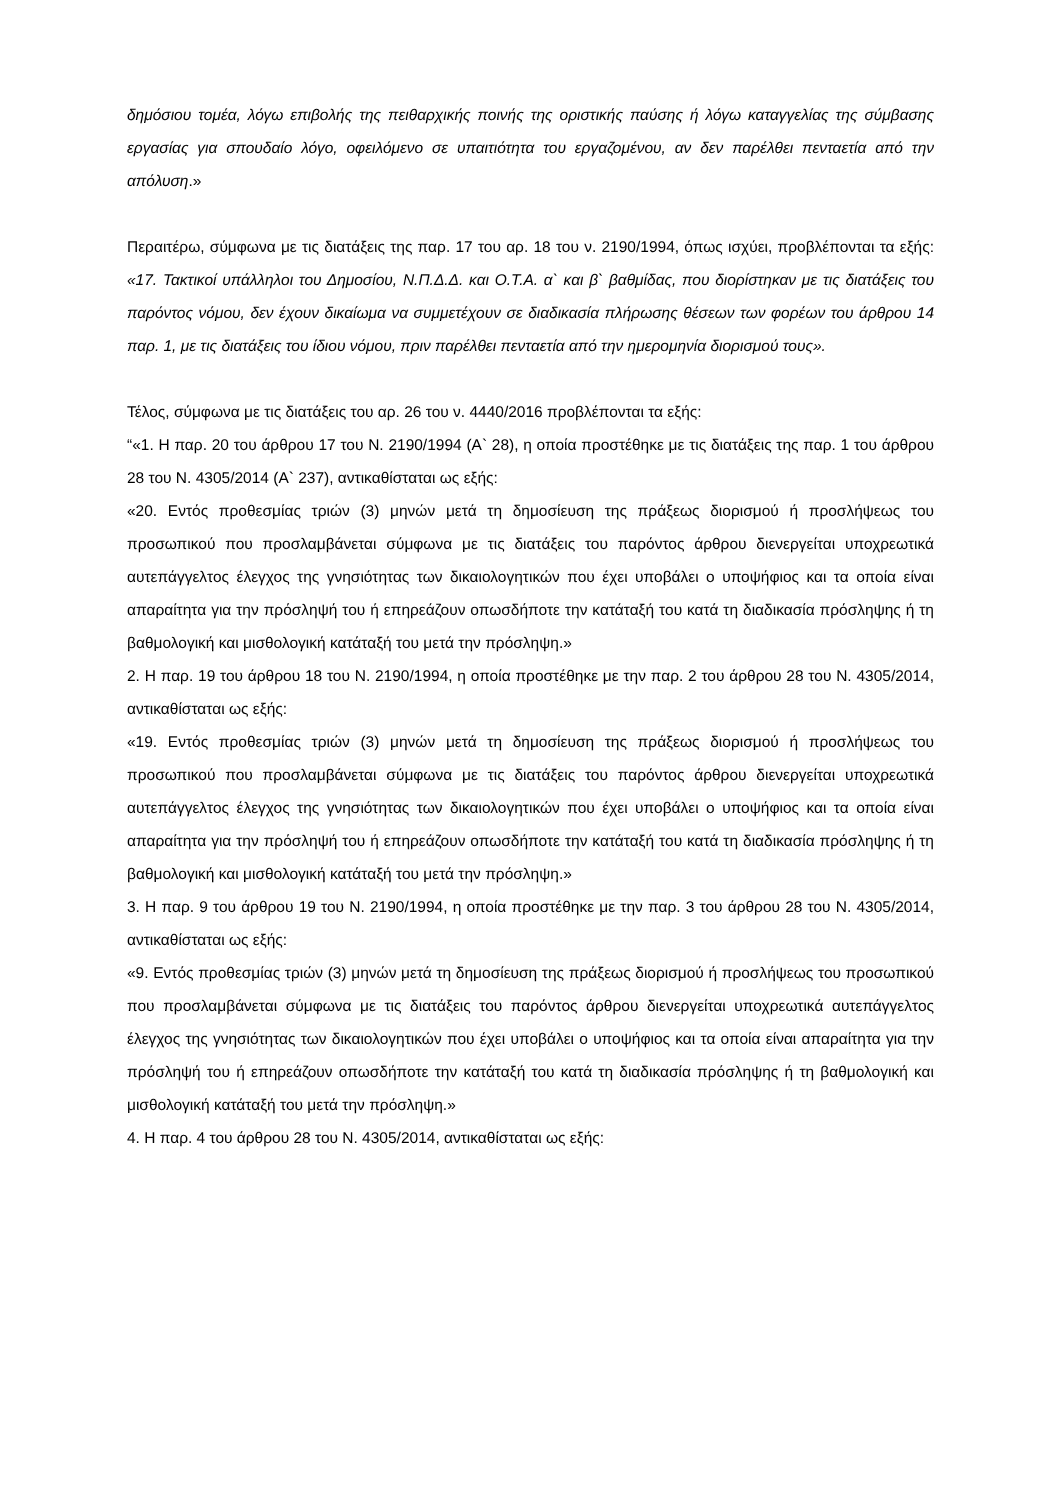δημόσιου τομέα, λόγω επιβολής της πειθαρχικής ποινής της οριστικής παύσης ή λόγω καταγγελίας της σύμβασης εργασίας για σπουδαίο λόγο, οφειλόμενο σε υπαιτιότητα του εργαζομένου, αν δεν παρέλθει πενταετία από την απόλυση.»
Περαιτέρω, σύμφωνα με τις διατάξεις της παρ. 17 του αρ. 18 του ν. 2190/1994, όπως ισχύει, προβλέπονται τα εξής: «17. Τακτικοί υπάλληλοι του Δημοσίου, Ν.Π.Δ.Δ. και Ο.Τ.Α. α` και β` βαθμίδας, που διορίστηκαν με τις διατάξεις του παρόντος νόμου, δεν έχουν δικαίωμα να συμμετέχουν σε διαδικασία πλήρωσης θέσεων των φορέων του άρθρου 14 παρ. 1, με τις διατάξεις του ίδιου νόμου, πριν παρέλθει πενταετία από την ημερομηνία διορισμού τους».
Τέλος, σύμφωνα με τις διατάξεις του αρ. 26 του ν. 4440/2016 προβλέπονται τα εξής:
“«1. Η παρ. 20 του άρθρου 17 του Ν. 2190/1994 (Α` 28), η οποία προστέθηκε με τις διατάξεις της παρ. 1 του άρθρου 28 του Ν. 4305/2014 (Α` 237), αντικαθίσταται ως εξής:
«20. Εντός προθεσμίας τριών (3) μηνών μετά τη δημοσίευση της πράξεως διορισμού ή προσλήψεως του προσωπικού που προσλαμβάνεται σύμφωνα με τις διατάξεις του παρόντος άρθρου διενεργείται υποχρεωτικά αυτεπάγγελτος έλεγχος της γνησιότητας των δικαιολογητικών που έχει υποβάλει ο υποψήφιος και τα οποία είναι απαραίτητα για την πρόσληψή του ή επηρεάζουν οπωσδήποτε την κατάταξή του κατά τη διαδικασία πρόσληψης ή τη βαθμολογική και μισθολογική κατάταξή του μετά την πρόσληψη.»
2. Η παρ. 19 του άρθρου 18 του Ν. 2190/1994, η οποία προστέθηκε με την παρ. 2 του άρθρου 28 του Ν. 4305/2014, αντικαθίσταται ως εξής:
«19. Εντός προθεσμίας τριών (3) μηνών μετά τη δημοσίευση της πράξεως διορισμού ή προσλήψεως του προσωπικού που προσλαμβάνεται σύμφωνα με τις διατάξεις του παρόντος άρθρου διενεργείται υποχρεωτικά αυτεπάγγελτος έλεγχος της γνησιότητας των δικαιολογητικών που έχει υποβάλει ο υποψήφιος και τα οποία είναι απαραίτητα για την πρόσληψή του ή επηρεάζουν οπωσδήποτε την κατάταξή του κατά τη διαδικασία πρόσληψης ή τη βαθμολογική και μισθολογική κατάταξή του μετά την πρόσληψη.»
3. Η παρ. 9 του άρθρου 19 του Ν. 2190/1994, η οποία προστέθηκε με την παρ. 3 του άρθρου 28 του Ν. 4305/2014, αντικαθίσταται ως εξής:
«9. Εντός προθεσμίας τριών (3) μηνών μετά τη δημοσίευση της πράξεως διορισμού ή προσλήψεως του προσωπικού που προσλαμβάνεται σύμφωνα με τις διατάξεις του παρόντος άρθρου διενεργείται υποχρεωτικά αυτεπάγγελτος έλεγχος της γνησιότητας των δικαιολογητικών που έχει υποβάλει ο υποψήφιος και τα οποία είναι απαραίτητα για την πρόσληψή του ή επηρεάζουν οπωσδήποτε την κατάταξή του κατά τη διαδικασία πρόσληψης ή τη βαθμολογική και μισθολογική κατάταξή του μετά την πρόσληψη.»
4. Η παρ. 4 του άρθρου 28 του Ν. 4305/2014, αντικαθίσταται ως εξής: